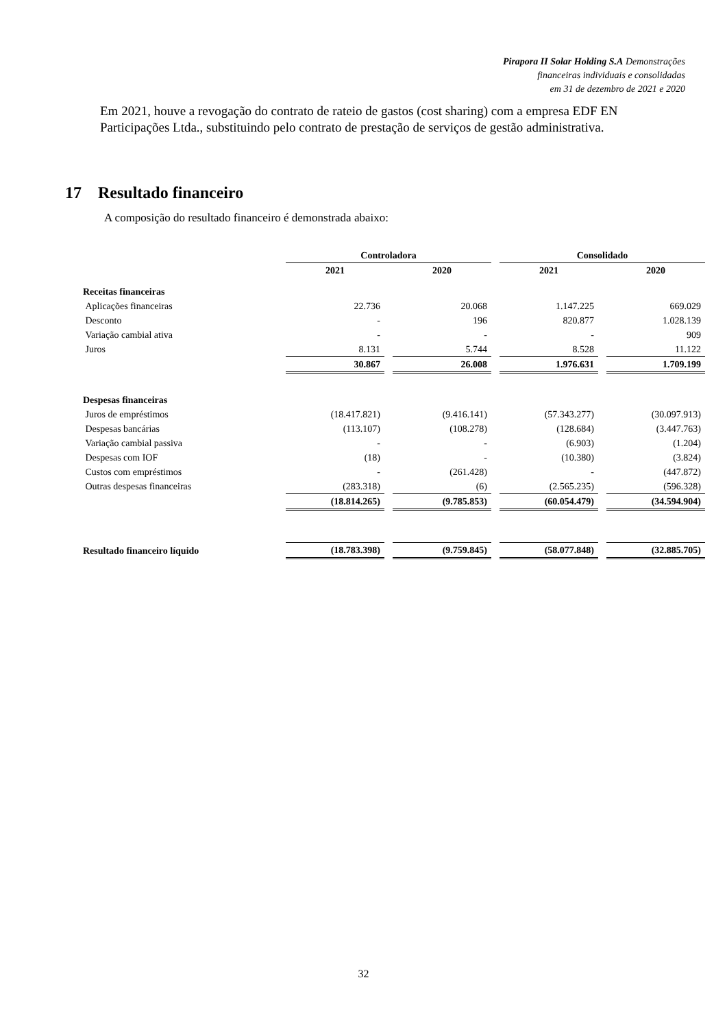Pirapora II Solar Holding S.A Demonstrações
financeiras individuais e consolidadas
em 31 de dezembro de 2021 e 2020
Em 2021, houve a revogação do contrato de rateio de gastos (cost sharing) com a empresa EDF EN Participações Ltda., substituindo pelo contrato de prestação de serviços de gestão administrativa.
17 Resultado financeiro
A composição do resultado financeiro é demonstrada abaixo:
| | Controladora | | | | Consolidado | | |
| --- | --- | --- | --- | --- | --- | --- | --- |
| | 2021 | | 2020 | | 2021 | | 2020 |
| Receitas financeiras | | | | | | | |
| Aplicações financeiras | 22.736 | | 20.068 | | 1.147.225 | | 669.029 |
| Desconto | - | | 196 | | 820.877 | | 1.028.139 |
| Variação cambial ativa | - | | - | | - | | 909 |
| Juros | 8.131 | | 5.744 | | 8.528 | | 11.122 |
| | 30.867 | | 26.008 | | 1.976.631 | | 1.709.199 |
| Despesas financeiras | | | | | | | |
| Juros de empréstimos | (18.417.821) | | (9.416.141) | | (57.343.277) | | (30.097.913) |
| Despesas bancárias | (113.107) | | (108.278) | | (128.684) | | (3.447.763) |
| Variação cambial passiva | - | | - | | (6.903) | | (1.204) |
| Despesas com IOF | (18) | | - | | (10.380) | | (3.824) |
| Custos com empréstimos | - | | (261.428) | | - | | (447.872) |
| Outras despesas financeiras | (283.318) | | (6) | | (2.565.235) | | (596.328) |
| | (18.814.265) | | (9.785.853) | | (60.054.479) | | (34.594.904) |
| Resultado financeiro líquido | (18.783.398) | | (9.759.845) | | (58.077.848) | | (32.885.705) |
32